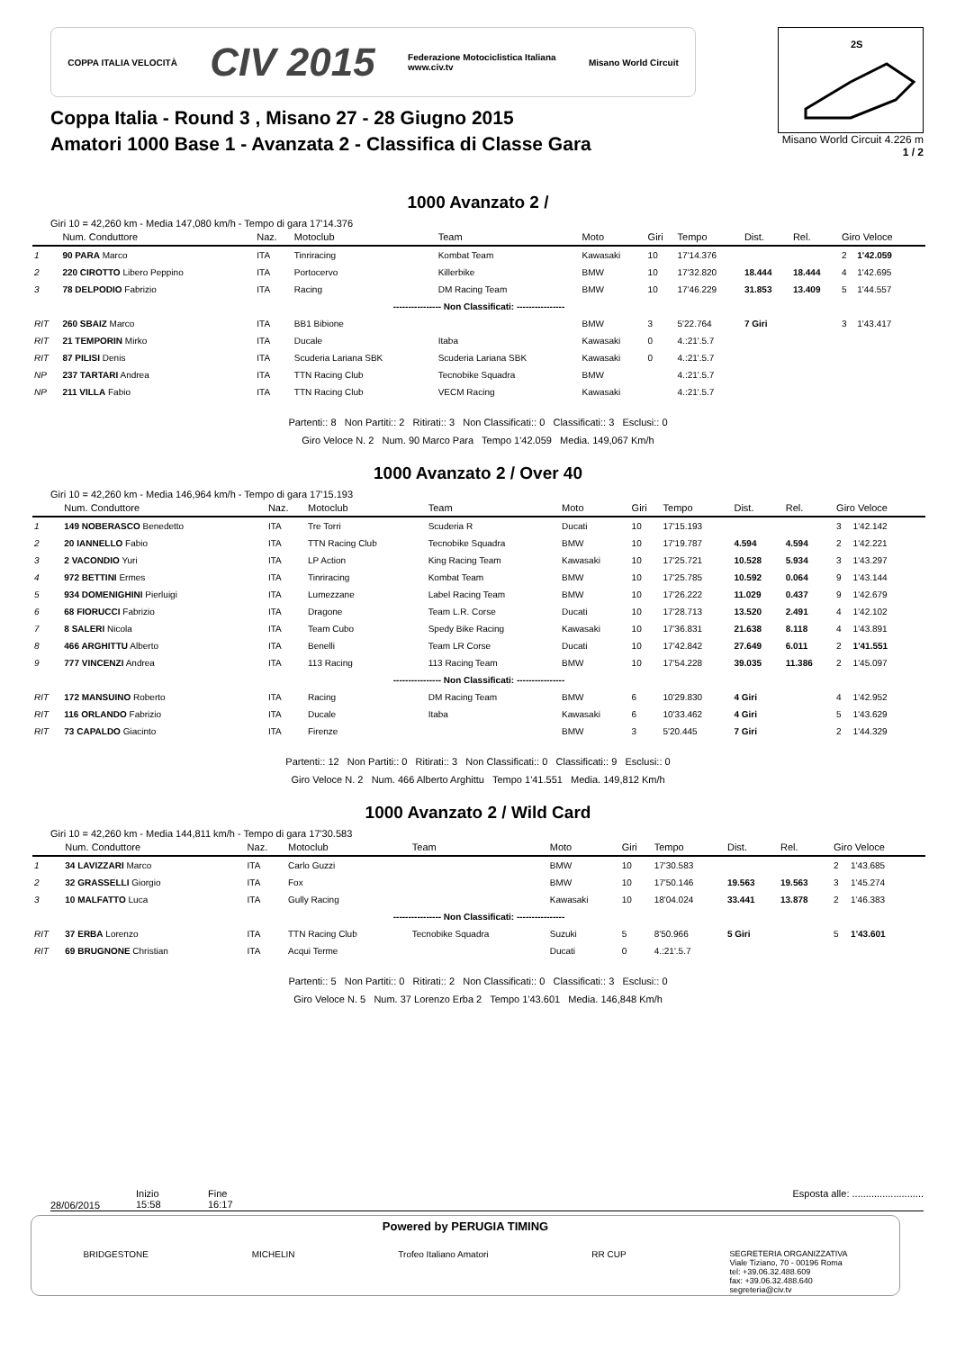COPPA ITALIA VELOCITÀ CIV 2015 Federazione Motociclistica Italiana
www.civ.tv Misano World Circuit
2S
Misano World Circuit 4.226 m
1 / 2
Coppa Italia - Round 3 , Misano 27 - 28 Giugno 2015
Amatori 1000 Base 1 - Avanzata 2 - Classifica di Classe Gara
1000 Avanzato 2 /
Giri 10 = 42,260 km - Media 147,080 km/h - Tempo di gara 17'14.376
| | Num. Conduttore | Naz. | Motoclub | Team | Moto | Giri | Tempo | Dist. | Rel. | Giro Veloce | |
| --- | --- | --- | --- | --- | --- | --- | --- | --- | --- | --- | --- |
| 1 | 90 PARA Marco | ITA | Tinriracing | Kombat Team | Kawasaki | 10 | 17'14.376 | | | 2 | 1'42.059 |
| 2 | 220 CIROTTO Libero Peppino | ITA | Portocervo | Killerbike | BMW | 10 | 17'32.820 | 18.444 | 18.444 | 4 | 1'42.695 |
| 3 | 78 DELPODIO Fabrizio | ITA | Racing | DM Racing Team | BMW | 10 | 17'46.229 | 31.853 | 13.409 | 5 | 1'44.557 |
| ---------------- Non Classificati: ---------------- | | | | | | | | | | | |
| RIT | 260 SBAIZ Marco | ITA | BB1 Bibione | | BMW | 3 | 5'22.764 | 7 Giri | | 3 | 1'43.417 |
| RIT | 21 TEMPORIN Mirko | ITA | Ducale | Itaba | Kawasaki | 0 | 4.:21'.5.7 | | | | |
| RIT | 87 PILISI Denis | ITA | Scuderia Lariana SBK | Scuderia Lariana SBK | Kawasaki | 0 | 4.:21'.5.7 | | | | |
| NP | 237 TARTARI Andrea | ITA | TTN Racing Club | Tecnobike Squadra | BMW | | 4.:21'.5.7 | | | | |
| NP | 211 VILLA Fabio | ITA | TTN Racing Club | VECM Racing | Kawasaki | | 4.:21'.5.7 | | | | |
Partenti:: 8 Non Partiti:: 2 Ritirati:: 3 Non Classificati:: 0 Classificati:: 3 Esclusi:: 0
Giro Veloce N. 2 Num. 90 Marco Para Tempo 1'42.059 Media. 149,067 Km/h
1000 Avanzato 2 / Over 40
Giri 10 = 42,260 km - Media 146,964 km/h - Tempo di gara 17'15.193
| | Num. Conduttore | Naz. | Motoclub | Team | Moto | Giri | Tempo | Dist. | Rel. | Giro Veloce | |
| --- | --- | --- | --- | --- | --- | --- | --- | --- | --- | --- | --- |
| 1 | 149 NOBERASCO Benedetto | ITA | Tre Torri | Scuderia R | Ducati | 10 | 17'15.193 | | | 3 | 1'42.142 |
| 2 | 20 IANNELLO Fabio | ITA | TTN Racing Club | Tecnobike Squadra | BMW | 10 | 17'19.787 | 4.594 | 4.594 | 2 | 1'42.221 |
| 3 | 2 VACONDIO Yuri | ITA | LP Action | King Racing Team | Kawasaki | 10 | 17'25.721 | 10.528 | 5.934 | 3 | 1'43.297 |
| 4 | 972 BETTINI Ermes | ITA | Tinriracing | Kombat Team | BMW | 10 | 17'25.785 | 10.592 | 0.064 | 9 | 1'43.144 |
| 5 | 934 DOMENIGHINI Pierluigi | ITA | Lumezzane | Label Racing Team | BMW | 10 | 17'26.222 | 11.029 | 0.437 | 9 | 1'42.679 |
| 6 | 68 FIORUCCI Fabrizio | ITA | Dragone | Team L.R. Corse | Ducati | 10 | 17'28.713 | 13.520 | 2.491 | 4 | 1'42.102 |
| 7 | 8 SALERI Nicola | ITA | Team Cubo | Spedy Bike Racing | Kawasaki | 10 | 17'36.831 | 21.638 | 8.118 | 4 | 1'43.891 |
| 8 | 466 ARGHITTU Alberto | ITA | Benelli | Team LR Corse | Ducati | 10 | 17'42.842 | 27.649 | 6.011 | 2 | 1'41.551 |
| 9 | 777 VINCENZI Andrea | ITA | 113 Racing | 113 Racing Team | BMW | 10 | 17'54.228 | 39.035 | 11.386 | 2 | 1'45.097 |
| ---------------- Non Classificati: ---------------- | | | | | | | | | | | |
| RIT | 172 MANSUINO Roberto | ITA | Racing | DM Racing Team | BMW | 6 | 10'29.830 | 4 Giri | | 4 | 1'42.952 |
| RIT | 116 ORLANDO Fabrizio | ITA | Ducale | Itaba | Kawasaki | 6 | 10'33.462 | 4 Giri | | 5 | 1'43.629 |
| RIT | 73 CAPALDO Giacinto | ITA | Firenze | | BMW | 3 | 5'20.445 | 7 Giri | | 2 | 1'44.329 |
Partenti:: 12 Non Partiti:: 0 Ritirati:: 3 Non Classificati:: 0 Classificati:: 9 Esclusi:: 0
Giro Veloce N. 2 Num. 466 Alberto Arghittu Tempo 1'41.551 Media. 149,812 Km/h
1000 Avanzato 2 / Wild Card
Giri 10 = 42,260 km - Media 144,811 km/h - Tempo di gara 17'30.583
| | Num. Conduttore | Naz. | Motoclub | Team | Moto | Giri | Tempo | Dist. | Rel. | Giro Veloce | |
| --- | --- | --- | --- | --- | --- | --- | --- | --- | --- | --- | --- |
| 1 | 34 LAVIZZARI Marco | ITA | Carlo Guzzi | | BMW | 10 | 17'30.583 | | | 2 | 1'43.685 |
| 2 | 32 GRASSELLI Giorgio | ITA | Fox | | BMW | 10 | 17'50.146 | 19.563 | 19.563 | 3 | 1'45.274 |
| 3 | 10 MALFATTO Luca | ITA | Gully Racing | | Kawasaki | 10 | 18'04.024 | 33.441 | 13.878 | 2 | 1'46.383 |
| ---------------- Non Classificati: ---------------- | | | | | | | | | | | |
| RIT | 37 ERBA Lorenzo | ITA | TTN Racing Club | Tecnobike Squadra | Suzuki | 5 | 8'50.966 | 5 Giri | | 5 | 1'43.601 |
| RIT | 69 BRUGNONE Christian | ITA | Acqui Terme | | Ducati | 0 | 4.:21'.5.7 | | | | |
Partenti:: 5 Non Partiti:: 0 Ritirati:: 2 Non Classificati:: 0 Classificati:: 3 Esclusi:: 0
Giro Veloce N. 5 Num. 37 Lorenzo Erba 2 Tempo 1'43.601 Media. 146,848 Km/h
28/06/2015
Inizio
15:58
Fine
16:17
Esposta alle: ..........................
Powered by PERUGIA TIMING
BRIDGESTONE MICHELIN Trofeo Italiano Amatori RR CUP SEGRETERIA ORGANIZZATIVA
Viale Tiziano, 70 - 00196 Roma
tel: +39.06.32.488.609
fax: +39.06.32.488.640
segreteria@civ.tv